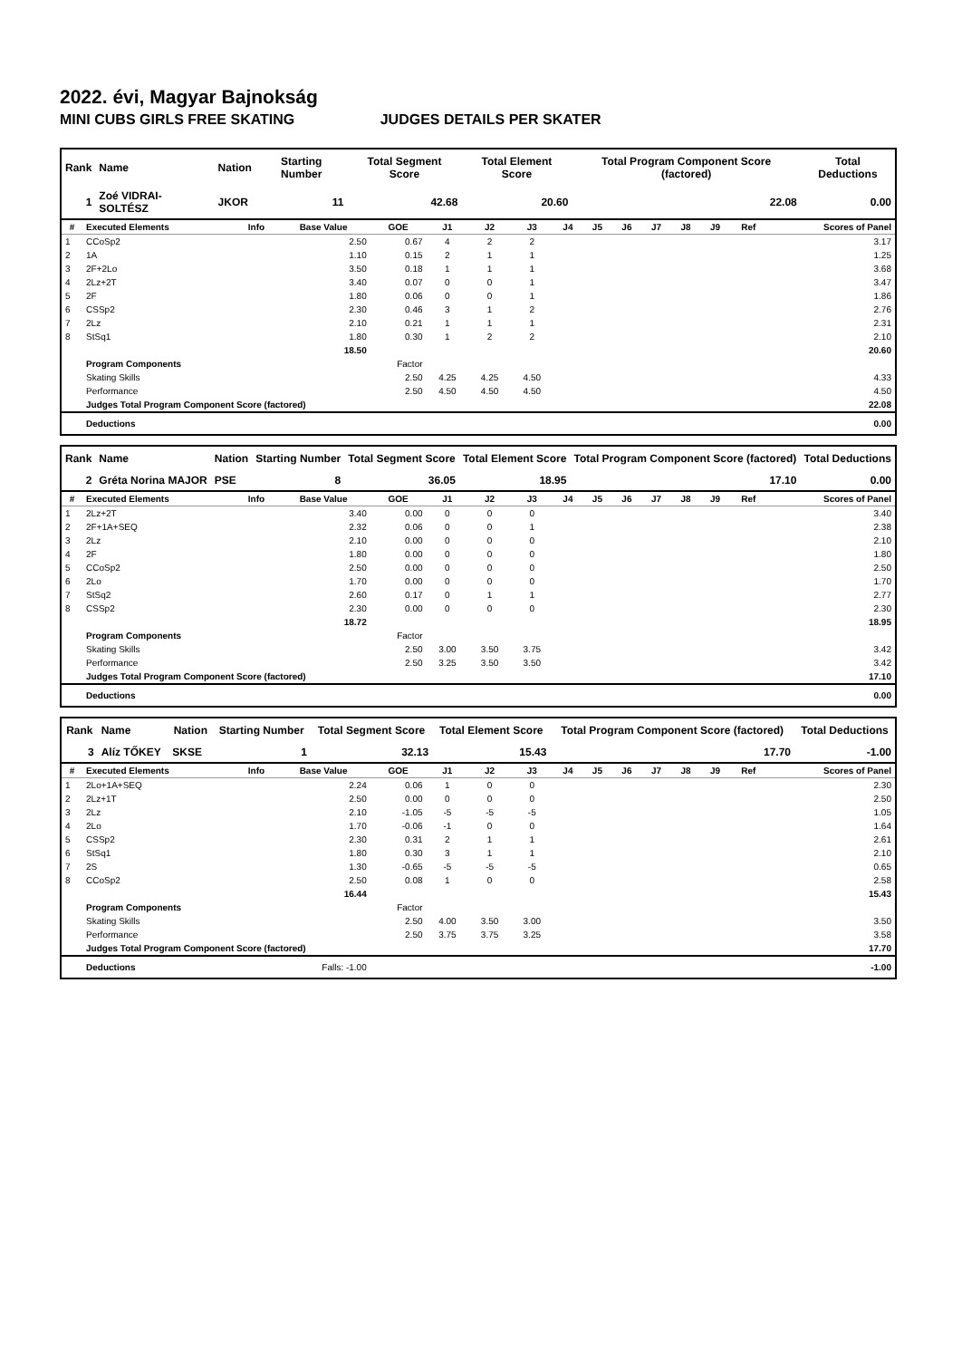2022. évi, Magyar Bajnokság
MINI CUBS GIRLS FREE SKATING JUDGES DETAILS PER SKATER
| Rank | Name | Nation | Starting Number | Total Segment Score | Total Element Score | Total Program Component Score (factored) | Total Deductions |
| --- | --- | --- | --- | --- | --- | --- | --- |
| 1 | Zoé VIDRAI-SOLTÉSZ | JKOR | 11 | 42.68 | 20.60 | 22.08 | 0.00 |
| # | Executed Elements | Info | Base Value | GOE | J1 | J2 | J3 | J4 | J5 | J6 | J7 | J8 | J9 | Ref | Scores of Panel |
| --- | --- | --- | --- | --- | --- | --- | --- | --- | --- | --- | --- | --- | --- | --- | --- |
| 1 | CCoSp2 | | 2.50 | 0.67 | 4 | 2 | 2 | | | | | | | | 3.17 |
| 2 | 1A | | 1.10 | 0.15 | 2 | 1 | 1 | | | | | | | | 1.25 |
| 3 | 2F+2Lo | | 3.50 | 0.18 | 1 | 1 | 1 | | | | | | | | 3.68 |
| 4 | 2Lz+2T | | 3.40 | 0.07 | 0 | 0 | 1 | | | | | | | | 3.47 |
| 5 | 2F | | 1.80 | 0.06 | 0 | 0 | 1 | | | | | | | | 1.86 |
| 6 | CSSp2 | | 2.30 | 0.46 | 3 | 1 | 2 | | | | | | | | 2.76 |
| 7 | 2Lz | | 2.10 | 0.21 | 1 | 1 | 1 | | | | | | | | 2.31 |
| 8 | StSq1 | | 1.80 | 0.30 | 1 | 2 | 2 | | | | | | | | 2.10 |
| | | | 18.50 | | | | | | | | | | | | 20.60 |
| | Program Components | | | Factor | | | | | | | | | | | |
| | Skating Skills | | | 2.50 | 4.25 | 4.25 | 4.50 | | | | | | | | 4.33 |
| | Performance | | | 2.50 | 4.50 | 4.50 | 4.50 | | | | | | | | 4.50 |
| | Judges Total Program Component Score (factored) | | | | | | | | | | | | | | 22.08 |
| | Deductions | | | | | | | | | | | | | | 0.00 |
| Rank | Name | Nation | Starting Number | Total Segment Score | Total Element Score | Total Program Component Score (factored) | Total Deductions |
| --- | --- | --- | --- | --- | --- | --- | --- |
| 2 | Gréta Norina MAJOR | PSE | 8 | 36.05 | 18.95 | 17.10 | 0.00 |
| # | Executed Elements | Info | Base Value | GOE | J1 | J2 | J3 | J4 | J5 | J6 | J7 | J8 | J9 | Ref | Scores of Panel |
| --- | --- | --- | --- | --- | --- | --- | --- | --- | --- | --- | --- | --- | --- | --- | --- |
| 1 | 2Lz+2T | | 3.40 | 0.00 | 0 | 0 | 0 | | | | | | | | 3.40 |
| 2 | 2F+1A+SEQ | | 2.32 | 0.06 | 0 | 0 | 1 | | | | | | | | 2.38 |
| 3 | 2Lz | | 2.10 | 0.00 | 0 | 0 | 0 | | | | | | | | 2.10 |
| 4 | 2F | | 1.80 | 0.00 | 0 | 0 | 0 | | | | | | | | 1.80 |
| 5 | CCoSp2 | | 2.50 | 0.00 | 0 | 0 | 0 | | | | | | | | 2.50 |
| 6 | 2Lo | | 1.70 | 0.00 | 0 | 0 | 0 | | | | | | | | 1.70 |
| 7 | StSq2 | | 2.60 | 0.17 | 0 | 1 | 1 | | | | | | | | 2.77 |
| 8 | CSSp2 | | 2.30 | 0.00 | 0 | 0 | 0 | | | | | | | | 2.30 |
| | | | 18.72 | | | | | | | | | | | | 18.95 |
| | Program Components | | | Factor | | | | | | | | | | | |
| | Skating Skills | | | 2.50 | 3.00 | 3.50 | 3.75 | | | | | | | | 3.42 |
| | Performance | | | 2.50 | 3.25 | 3.50 | 3.50 | | | | | | | | 3.42 |
| | Judges Total Program Component Score (factored) | | | | | | | | | | | | | | 17.10 |
| | Deductions | | | | | | | | | | | | | | 0.00 |
| Rank | Name | Nation | Starting Number | Total Segment Score | Total Element Score | Total Program Component Score (factored) | Total Deductions |
| --- | --- | --- | --- | --- | --- | --- | --- |
| 3 | Alíz TŐKEY | SKSE | 1 | 32.13 | 15.43 | 17.70 | -1.00 |
| # | Executed Elements | Info | Base Value | GOE | J1 | J2 | J3 | J4 | J5 | J6 | J7 | J8 | J9 | Ref | Scores of Panel |
| --- | --- | --- | --- | --- | --- | --- | --- | --- | --- | --- | --- | --- | --- | --- | --- |
| 1 | 2Lo+1A+SEQ | | 2.24 | 0.06 | 1 | 0 | 0 | | | | | | | | 2.30 |
| 2 | 2Lz+1T | | 2.50 | 0.00 | 0 | 0 | 0 | | | | | | | | 2.50 |
| 3 | 2Lz | | 2.10 | -1.05 | -5 | -5 | -5 | | | | | | | | 1.05 |
| 4 | 2Lo | | 1.70 | -0.06 | -1 | 0 | 0 | | | | | | | | 1.64 |
| 5 | CSSp2 | | 2.30 | 0.31 | 2 | 1 | 1 | | | | | | | | 2.61 |
| 6 | StSq1 | | 1.80 | 0.30 | 3 | 1 | 1 | | | | | | | | 2.10 |
| 7 | 2S | | 1.30 | -0.65 | -5 | -5 | -5 | | | | | | | | 0.65 |
| 8 | CCoSp2 | | 2.50 | 0.08 | 1 | 0 | 0 | | | | | | | | 2.58 |
| | | | 16.44 | | | | | | | | | | | | 15.43 |
| | Program Components | | | Factor | | | | | | | | | | | |
| | Skating Skills | | | 2.50 | 4.00 | 3.50 | 3.00 | | | | | | | | 3.50 |
| | Performance | | | 2.50 | 3.75 | 3.75 | 3.25 | | | | | | | | 3.58 |
| | Judges Total Program Component Score (factored) | | | | | | | | | | | | | | 17.70 |
| | Deductions | | Falls: -1.00 | | | | | | | | | | | | -1.00 |